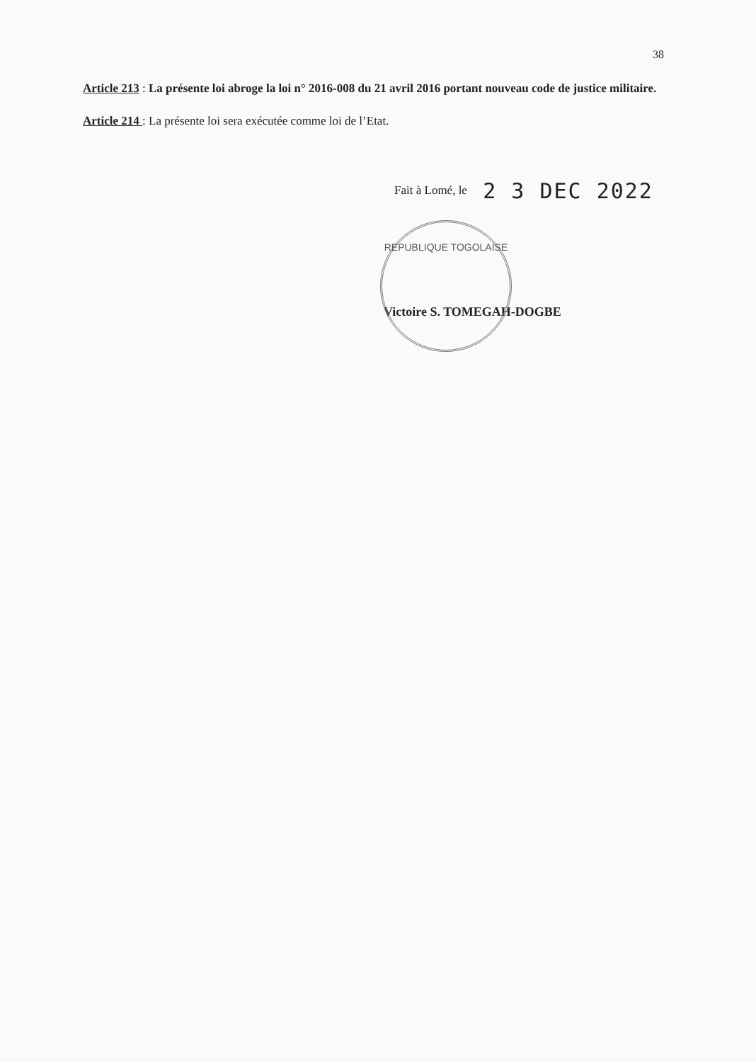38
Article 213 : La présente loi abroge la loi n° 2016-008 du 21 avril 2016 portant nouveau code de justice militaire.
Article 214 : La présente loi sera exécutée comme loi de l’Etat.
Fait à Lomé, le 2 3 DEC 2022
REPUBLIQUE TOGOLAISE
Victoire S. TOMEGAH-DOGBE